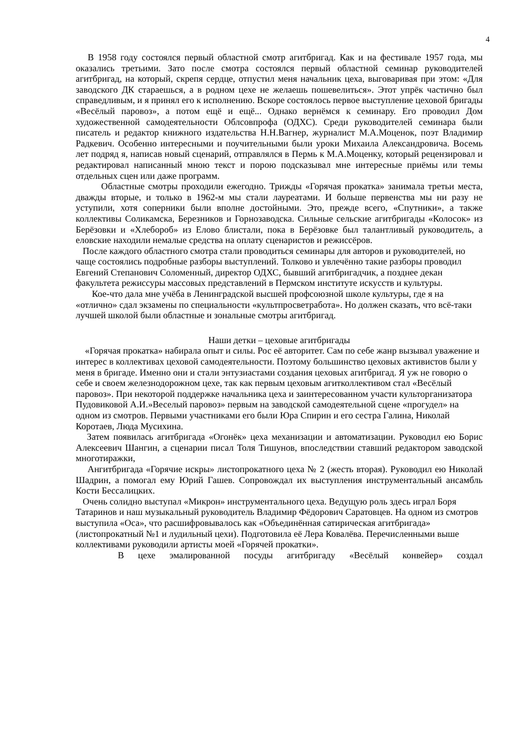4
В 1958 году состоялся первый областной смотр агитбригад. Как и на фестивале 1957 года, мы оказались третьими. Зато после смотра состоялся первый областной семинар руководителей агитбригад, на который, скрепя сердце, отпустил меня начальник цеха, выговаривая при этом: «Для заводского ДК стараешься, а в родном цехе не желаешь пошевелиться». Этот упрёк частично был справедливым, и я принял его к исполнению. Вскоре состоялось первое выступление цеховой бригады «Весёлый паровоз», а потом ещё и ещё... Однако вернёмся к семинару. Его проводил Дом художественной самодеятельности Облсовпрофа (ОДХС). Среди руководителей семинара были писатель и редактор книжного издательства Н.Н.Вагнер, журналист М.А.Моценок, поэт Владимир Радкевич. Особенно интересными и поучительными были уроки Михаила Александровича. Восемь лет подряд я, написав новый сценарий, отправлялся в Пермь к М.А.Моценку, который рецензировал и редактировал написанный мною текст и порою подсказывал мне интересные приёмы или темы отдельных сцен или даже программ.
Областные смотры проходили ежегодно. Трижды «Горячая прокатка» занимала третьи места, дважды вторые, и только в 1962-м мы стали лауреатами. И больше первенства мы ни разу не уступили, хотя соперники были вполне достойными. Это, прежде всего, «Спутники», а также коллективы Соликамска, Березников и Горнозаводска. Сильные сельские агитбригады «Колосок» из Берёзовки и «Хлебороб» из Елово блистали, пока в Берёзовке был талантливый руководитель, а еловские находили немалые средства на оплату сценаристов и режиссёров.
После каждого областного смотра стали проводиться семинары для авторов и руководителей, но чаще состоялись подробные разборы выступлений. Толково и увлечённо такие разборы проводил Евгений Степанович Соломенный, директор ОДХС, бывший агитбригадчик, а позднее декан факультета режиссуры массовых представлений в Пермском институте искусств и культуры.
Кое-что дала мне учёба в Ленинградской высшей профсоюзной школе культуры, где я на «отлично» сдал экзамены по специальности «культпросветработа». Но должен сказать, что всё-таки лучшей школой были областные и зональные смотры агитбригад.
Наши детки – цеховые агитбригады
«Горячая прокатка» набирала опыт и силы. Рос её авторитет. Сам по себе жанр вызывал уважение и интерес в коллективах цеховой самодеятельности. Поэтому большинство цеховых активистов были у меня в бригаде. Именно они и стали энтузиастами создания цеховых агитбригад. Я уж не говорю о себе и своем железнодорожном цехе, так как первым цеховым агитколлективом стал «Весёлый паровоз». При некоторой поддержке начальника цеха и заинтересованном участи культорганизатора Пудовиковой А.И.»Веселый паровоз» первым на заводской самодеятельной сцене «прогудел» на одном из смотров. Первыми участниками его были Юра Спирин и его сестра Галина, Николай Коротаев, Люда Мусихина.
Затем появилась агитбригада «Огонёк» цеха механизации и автоматизации. Руководил ею Борис Алексеевич Шангин, а сценарии писал Толя Тишунов, впоследствии ставший редактором заводской многотиражки,
Ангитбригада «Горячие искры» листопрокатного цеха № 2 (жесть вторая). Руководил ею Николай Шадрин, а помогал ему Юрий Гашев. Сопровождал их выступления инструментальный ансамбль Кости Бессалицких.
Очень солидно выступал «Микрон» инструментального цеха. Ведущую роль здесь играл Боря Татаринов и наш музыкальный руководитель Владимир Фёдорович Саратовцев. На одном из смотров выступила «Оса», что расшифровывалось как «Объединённая сатирическая агитбригада» (листопрокатный №1 и лудильный цехи). Подготовила её Лера Ковалёва. Перечисленными выше коллективами руководили артисты моей «Горячей прокатки».
В цехе эмалированной посуды агитбригаду «Весёлый конвейер» создал